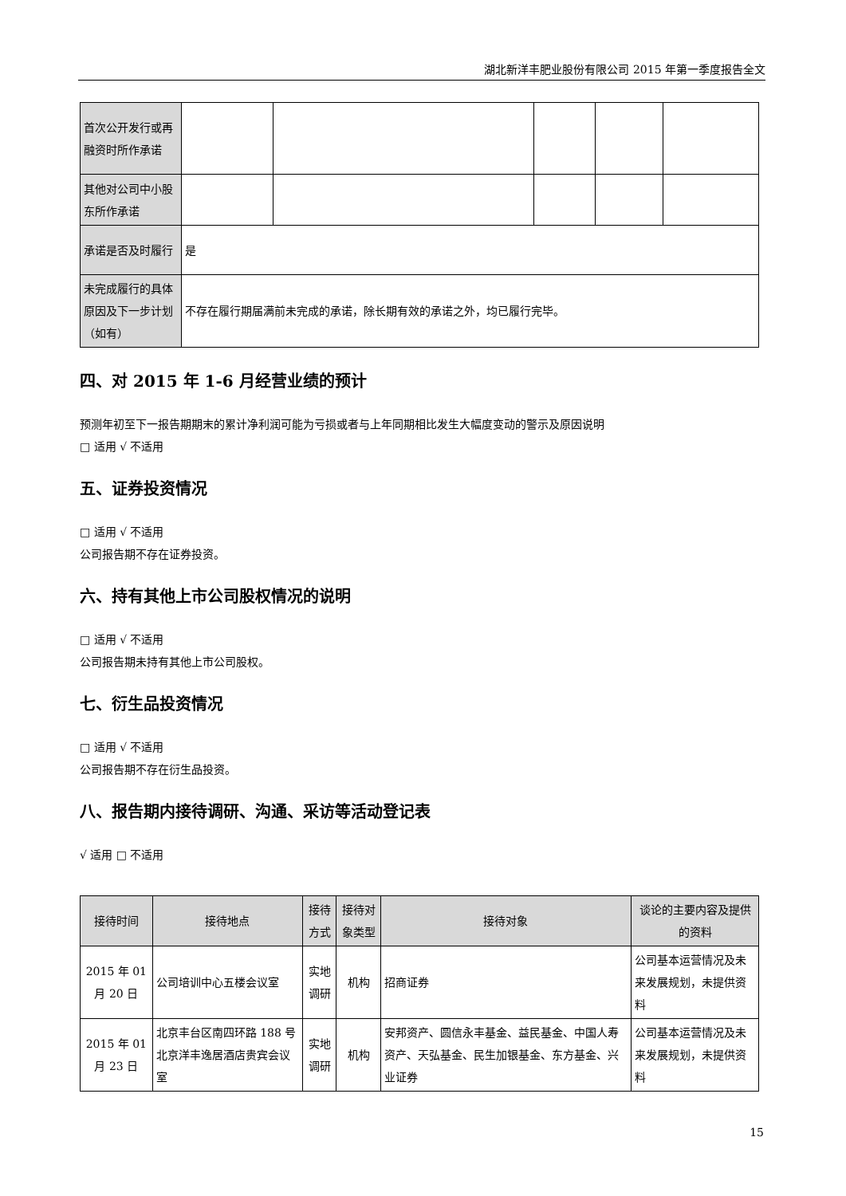湖北新洋丰肥业股份有限公司 2015 年第一季度报告全文
| 首次公开发行或再融资时所作承诺 | | | | | |
| 其他对公司中小股东所作承诺 | | | | | |
| 承诺是否及时履行 | 是 | | | | |
| 未完成履行的具体原因及下一步计划（如有） | 不存在履行期届满前未完成的承诺，除长期有效的承诺之外，均已履行完毕。 | | | | |
四、对 2015 年 1-6 月经营业绩的预计
预测年初至下一报告期期末的累计净利润可能为亏损或者与上年同期相比发生大幅度变动的警示及原因说明
□ 适用 √ 不适用
五、证券投资情况
□ 适用 √ 不适用
公司报告期不存在证券投资。
六、持有其他上市公司股权情况的说明
□ 适用 √ 不适用
公司报告期未持有其他上市公司股权。
七、衍生品投资情况
□ 适用 √ 不适用
公司报告期不存在衍生品投资。
八、报告期内接待调研、沟通、采访等活动登记表
√ 适用 □ 不适用
| 接待时间 | 接待地点 | 接待方式 | 接待对象类型 | 接待对象 | 谈论的主要内容及提供的资料 |
| --- | --- | --- | --- | --- | --- |
| 2015 年 01 月 20 日 | 公司培训中心五楼会议室 | 实地调研 | 机构 | 招商证券 | 公司基本运营情况及未来发展规划，未提供资料 |
| 2015 年 01 月 23 日 | 北京丰台区南四环路 188 号北京洋丰逸居酒店贵宾会议室 | 实地调研 | 机构 | 安邦资产、圆信永丰基金、益民基金、中国人寿资产、天弘基金、民生加银基金、东方基金、兴业证券 | 公司基本运营情况及未来发展规划，未提供资料 |
15